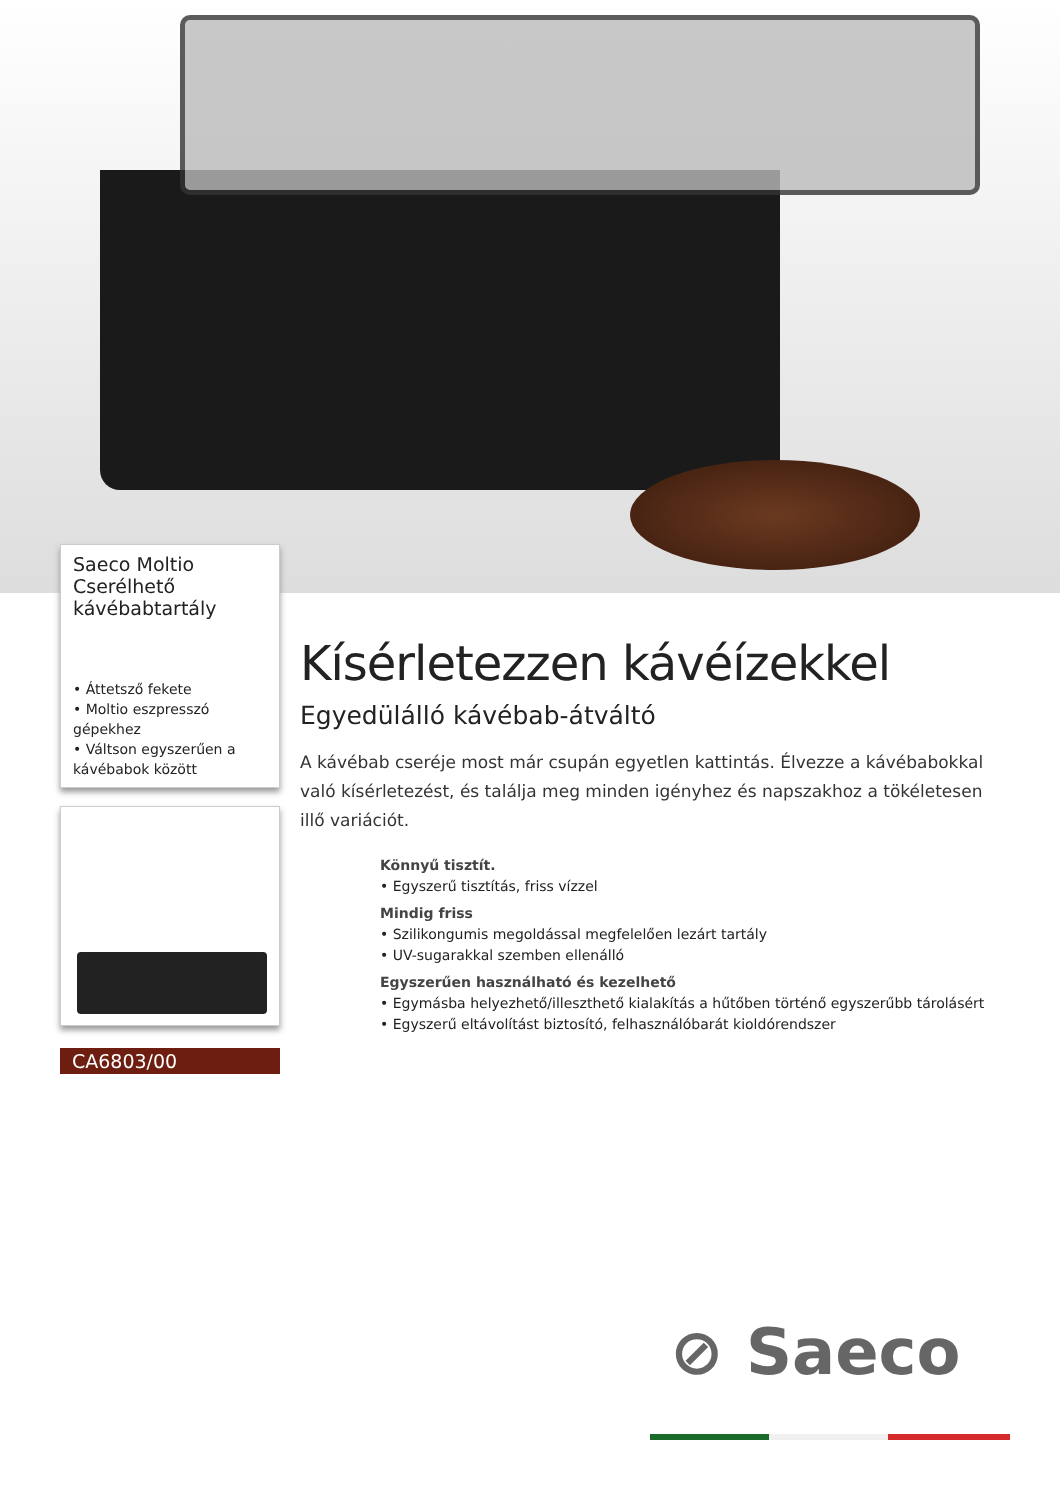Saeco Moltio Cserélhető kávébabtartály
• Áttetsző fekete
• Moltio eszpresszó gépekhez
• Váltson egyszerűen a kávébabok között
CA6803/00
Kísérletezzen kávéízekkel
Egyedülálló kávébab-átváltó
A kávébab cseréje most már csupán egyetlen kattintás. Élvezze a kávébabokkal való kísérletezést, és találja meg minden igényhez és napszakhoz a tökéletesen illő variációt.
Könnyű tisztít.
• Egyszerű tisztítás, friss vízzel
Mindig friss
• Szilikongumis megoldással megfelelően lezárt tartály
• UV-sugarakkal szemben ellenálló
Egyszerűen használható és kezelhető
• Egymásba helyezhető/illeszthető kialakítás a hűtőben történő egyszerűbb tárolásért
• Egyszerű eltávolítást biztosító, felhasználóbarát kioldórendszer
⊘ Saeco